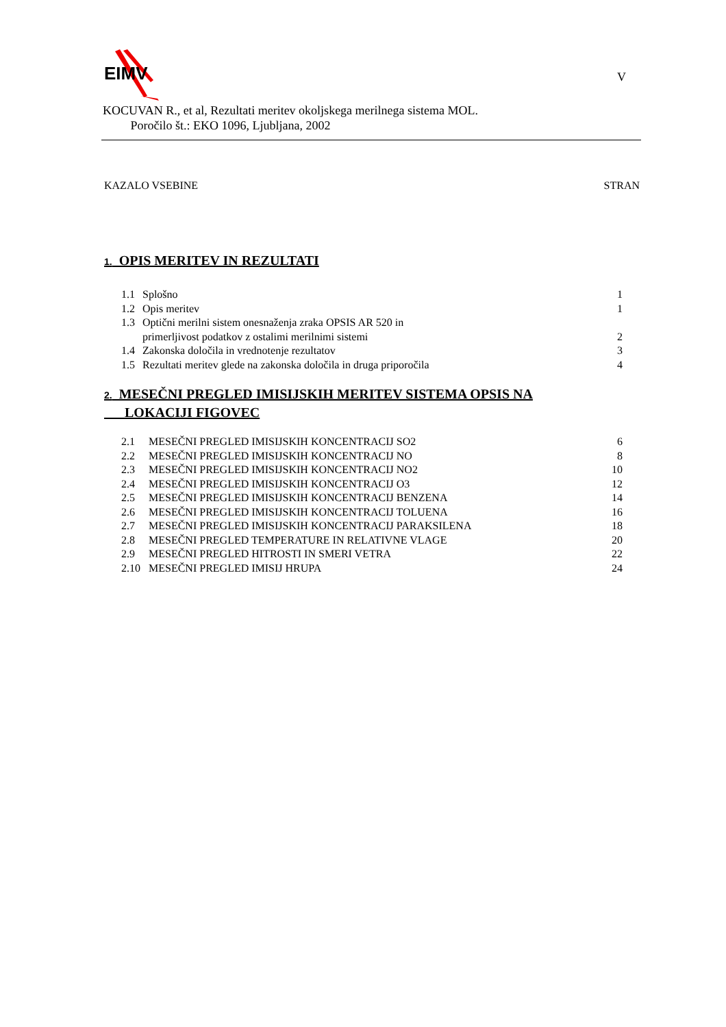EIMV V
KOCUVAN R., et al, Rezultati meritev okoljskega merilnega sistema MOL.
Poročilo št.: EKO 1096, Ljubljana, 2002
KAZALO VSEBINE STRAN
1. OPIS MERITEV IN REZULTATI
1.1 Splošno 1
1.2 Opis meritev 1
1.3 Optični merilni sistem onesnaženja zraka OPSIS AR 520 in
primerljivost podatkov z ostalimi merilnimi sistemi 2
1.4 Zakonska določila in vrednotenje rezultatov 3
1.5 Rezultati meritev glede na zakonska določila in druga priporočila 4
2. MESEČNI PREGLED IMISIJSKIH MERITEV SISTEMA OPSIS NA
LOKACIJI FIGOVEC
2.1 MESEČNI PREGLED IMISIJSKIH KONCENTRACIJ SO2 6
2.2 MESEČNI PREGLED IMISIJSKIH KONCENTRACIJ NO 8
2.3 MESEČNI PREGLED IMISIJSKIH KONCENTRACIJ NO2 10
2.4 MESEČNI PREGLED IMISIJSKIH KONCENTRACIJ O3 12
2.5 MESEČNI PREGLED IMISIJSKIH KONCENTRACIJ BENZENA 14
2.6 MESEČNI PREGLED IMISIJSKIH KONCENTRACIJ TOLUENA 16
2.7 MESEČNI PREGLED IMISIJSKIH KONCENTRACIJ PARAKSILENA 18
2.8 MESEČNI PREGLED TEMPERATURE IN RELATIVNE VLAGE 20
2.9 MESEČNI PREGLED HITROSTI IN SMERI VETRA 22
2.10 MESEČNI PREGLED IMISIJ HRUPA 24